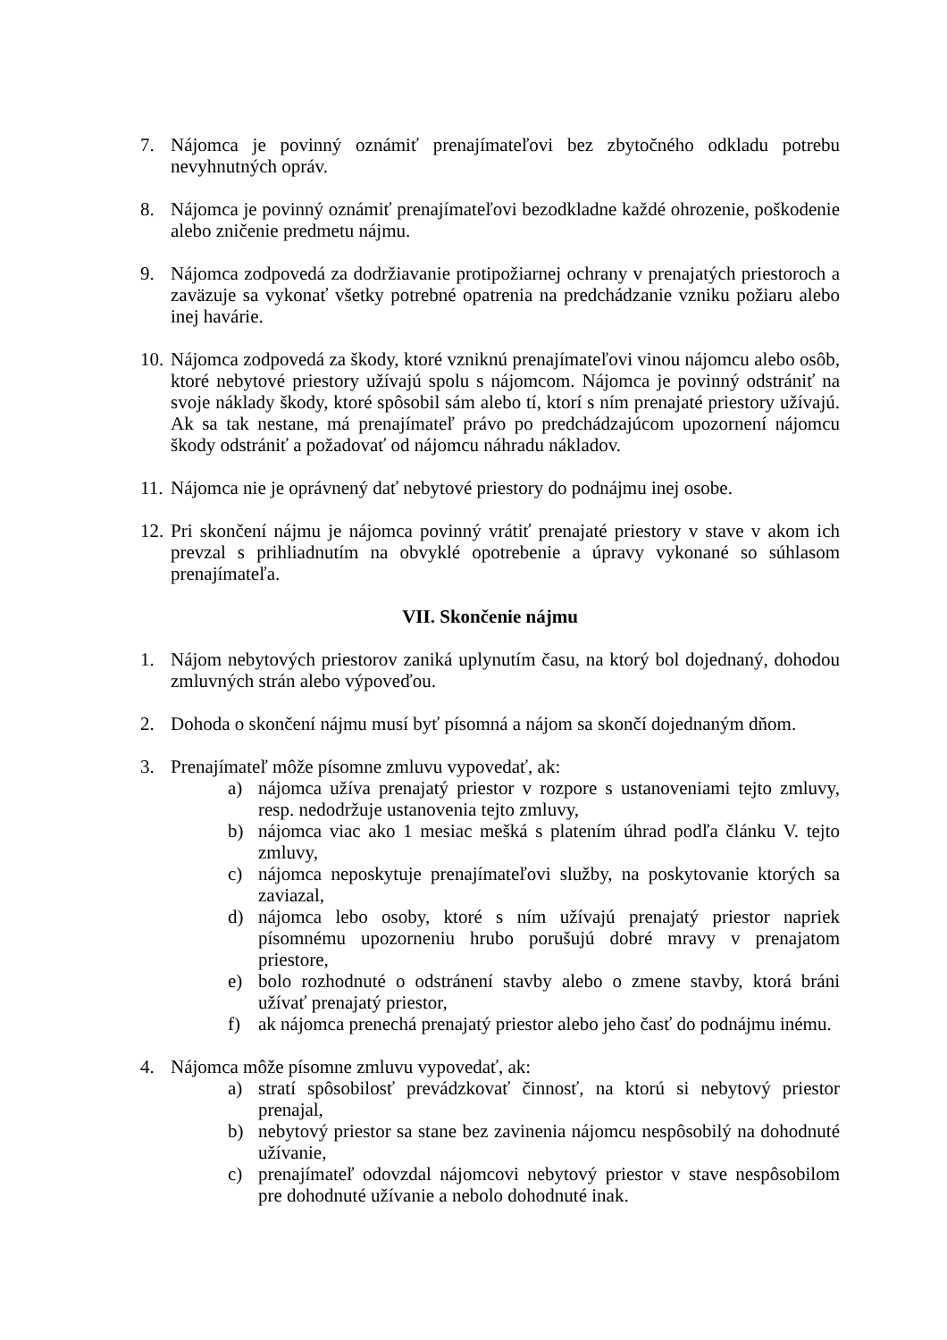7. Nájomca je povinný oznámiť prenajímateľovi bez zbytočného odkladu potrebu nevyhnutných opráv.
8. Nájomca je povinný oznámiť prenajímateľovi bezodkladne každé ohrozenie, poškodenie alebo zničenie predmetu nájmu.
9. Nájomca zodpovedá za dodržiavanie protipožiarnej ochrany v prenajatých priestoroch a zaväzuje sa vykonať všetky potrebné opatrenia na predchádzanie vzniku požiaru alebo inej havárie.
10.
Nájomca zodpovedá za škody, ktoré vzniknú prenajímateľovi vinou nájomcu alebo osôb, ktoré nebytové priestory užívajú spolu s nájomcom. Nájomca je povinný odstrániť na svoje náklady škody, ktoré spôsobil sám alebo tí, ktorí s ním prenajaté priestory užívajú. Ak sa tak nestane, má prenajímateľ právo po predchádzajúcom upozornení nájomcu škody odstrániť a požadovať od nájomcu náhradu nákladov.
11.
Nájomca nie je oprávnený dať nebytové priestory do podnájmu inej osobe.
12.
Pri skončení nájmu je nájomca povinný vrátiť prenajaté priestory v stave v akom ich prevzal s prihliadnutím na obvyklé opotrebenie a úpravy vykonané so súhlasom prenajímateľa.
VII. Skončenie nájmu
1. Nájom nebytových priestorov zaniká uplynutím času, na ktorý bol dojednaný, dohodou zmluvných strán alebo výpoveďou.
2. Dohoda o skončení nájmu musí byť písomná a nájom sa skončí dojednaným dňom.
3. Prenajímateľ môže písomne zmluvu vypovedať, ak:
a) nájomca užíva prenajatý priestor v rozpore s ustanoveniami tejto zmluvy, resp. nedodržuje ustanovenia tejto zmluvy,
b) nájomca viac ako 1 mesiac mešká s platením úhrad podľa článku V. tejto zmluvy,
c) nájomca neposkytuje prenajímateľovi služby, na poskytovanie ktorých sa zaviazal,
d) nájomca lebo osoby, ktoré s ním užívajú prenajatý priestor napriek písomnému upozorneniu hrubo porušujú dobré mravy v prenajatom priestore,
e) bolo rozhodnuté o odstránení stavby alebo o zmene stavby, ktorá bráni užívať prenajatý priestor,
f) ak nájomca prenechá prenajatý priestor alebo jeho časť do podnájmu inému.
4. Nájomca môže písomne zmluvu vypovedať, ak:
a) stratí spôsobilosť prevádzkovať činnosť, na ktorú si nebytový priestor prenajal,
b) nebytový priestor sa stane bez zavinenia nájomcu nespôsobilý na dohodnuté užívanie,
c) prenajímateľ odovzdal nájomcovi nebytový priestor v stave nespôsobilom pre dohodnuté užívanie a nebolo dohodnuté inak.